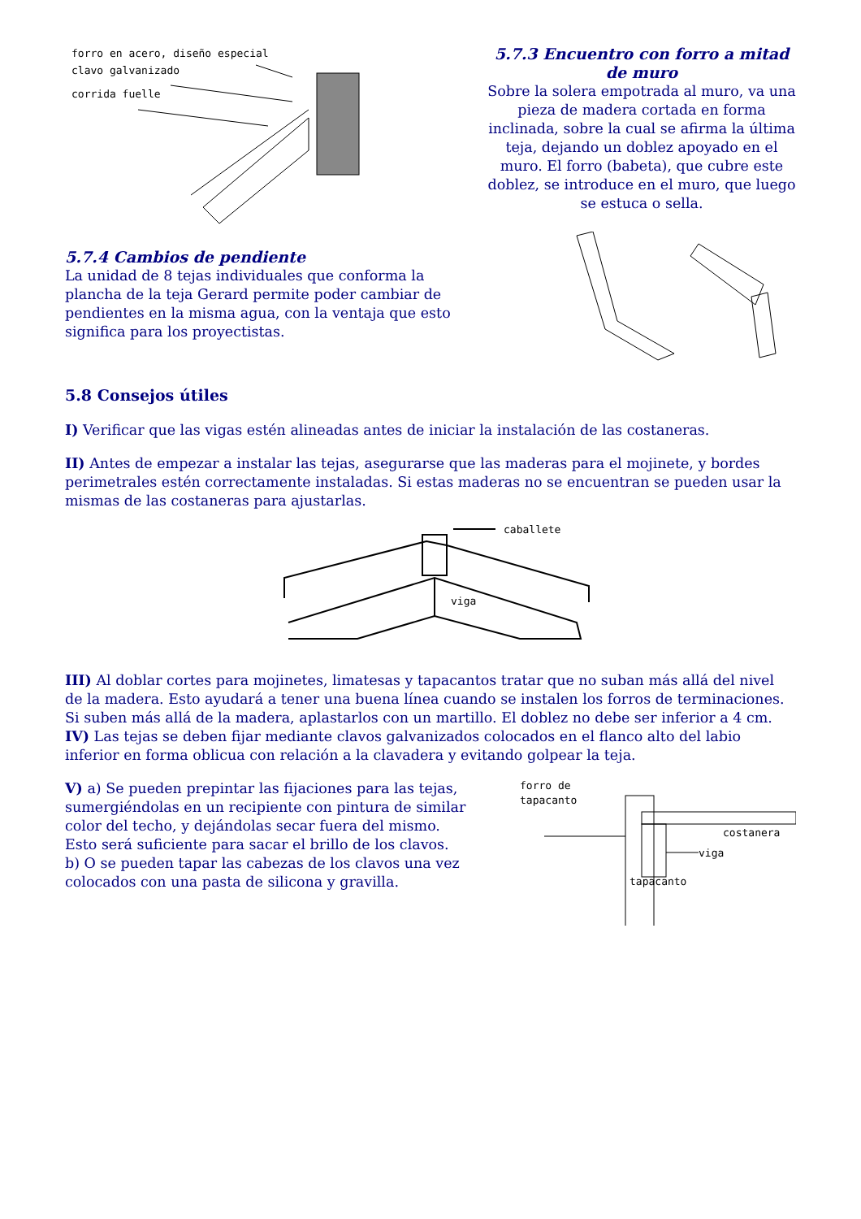forro en acero, diseño especial
clavo galvanizado
corrida fuelle
5.7.3 Encuentro con forro a mitad de muro
Sobre la solera empotrada al muro, va una pieza de madera cortada en forma inclinada, sobre la cual se afirma la última teja, dejando un doblez apoyado en el muro. El forro (babeta), que cubre este doblez, se introduce en el muro, que luego se estuca o sella.
5.7.4 Cambios de pendiente
La unidad de 8 tejas individuales que conforma la plancha de la teja Gerard permite poder cambiar de pendientes en la misma agua, con la ventaja que esto significa para los proyectistas.
5.8 Consejos útiles
I) Verificar que las vigas estén alineadas antes de iniciar la instalación de las costaneras.
II) Antes de empezar a instalar las tejas, asegurarse que las maderas para el mojinete, y bordes perimetrales estén correctamente instaladas. Si estas maderas no se encuentran se pueden usar la mismas de las costaneras para ajustarlas.
caballete
viga
III) Al doblar cortes para mojinetes, limatesas y tapacantos tratar que no suban más allá del nivel de la madera. Esto ayudará a tener una buena línea cuando se instalen los forros de terminaciones. Si suben más allá de la madera, aplastarlos con un martillo. El doblez no debe ser inferior a 4 cm.
IV) Las tejas se deben fijar mediante clavos galvanizados colocados en el flanco alto del labio inferior en forma oblicua con relación a la clavadera y evitando golpear la teja.
V) a) Se pueden prepintar las fijaciones para las tejas, sumergiéndolas en un recipiente con pintura de similar color del techo, y dejándolas secar fuera del mismo. Esto será suficiente para sacar el brillo de los clavos.
b) O se pueden tapar las cabezas de los clavos una vez colocados con una pasta de silicona y gravilla.
forro de
tapacanto
costanera
viga
tapacanto